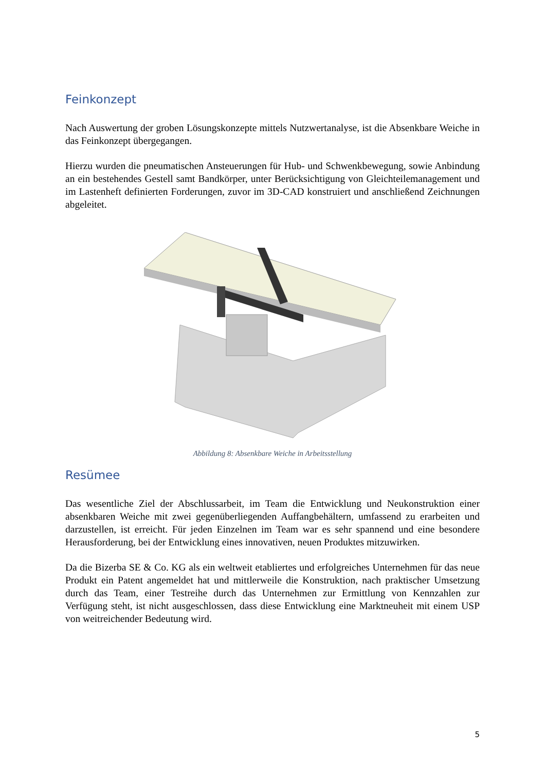Feinkonzept
Nach Auswertung der groben Lösungskonzepte mittels Nutzwertanalyse, ist die Absenkbare Weiche in das Feinkonzept übergegangen.
Hierzu wurden die pneumatischen Ansteuerungen für Hub- und Schwenkbewegung, sowie Anbindung an ein bestehendes Gestell samt Bandkörper, unter Berücksichtigung von Gleichteilemanagement und im Lastenheft definierten Forderungen, zuvor im 3D-CAD konstruiert und anschließend Zeichnungen abgeleitet.
Abbildung 8: Absenkbare Weiche in Arbeitsstellung
Resümee
Das wesentliche Ziel der Abschlussarbeit, im Team die Entwicklung und Neukonstruktion einer absenkbaren Weiche mit zwei gegenüberliegenden Auffangbehältern, umfassend zu erarbeiten und darzustellen, ist erreicht. Für jeden Einzelnen im Team war es sehr spannend und eine besondere Herausforderung, bei der Entwicklung eines innovativen, neuen Produktes mitzuwirken.
Da die Bizerba SE & Co. KG als ein weltweit etabliertes und erfolgreiches Unternehmen für das neue Produkt ein Patent angemeldet hat und mittlerweile die Konstruktion, nach praktischer Umsetzung durch das Team, einer Testreihe durch das Unternehmen zur Ermittlung von Kennzahlen zur Verfügung steht, ist nicht ausgeschlossen, dass diese Entwicklung eine Marktneuheit mit einem USP von weitreichender Bedeutung wird.
5